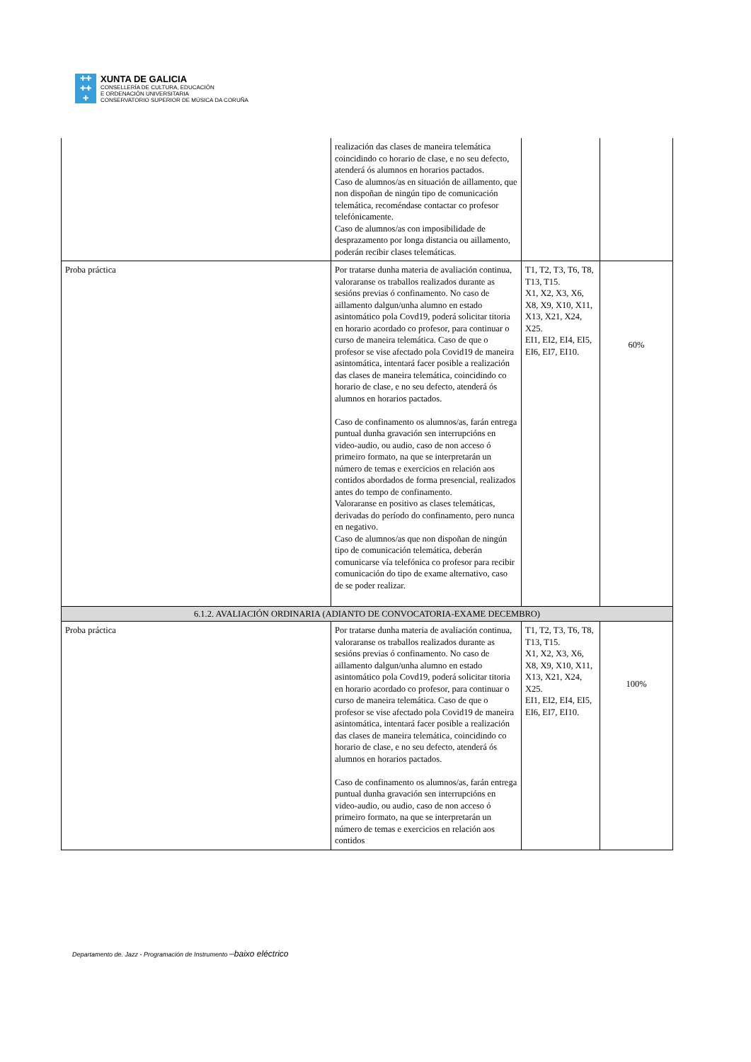✚✚
✚✚
✚
XUNTA DE GALICIA
CONSELLERÍA DE CULTURA, EDUCACIÓN
E ORDENACIÓN UNIVERSITARIA
CONSERVATORIO SUPERIOR DE MÚSICA DA CORUÑA
| | realización das clases de maneira telemática coincidindo co horario de clase, e no seu defecto, atenderá ós alumnos en horarios pactados. Caso de alumnos/as en situación de aillamento, que non dispoñan de ningún tipo de comunicación telemática, recoméndase contactar co profesor telefónicamente. Caso de alumnos/as con imposibilidade de desprazamento por longa distancia ou aillamento, poderán recibir clases telemáticas. | | |
| Proba práctica | Por tratarse dunha materia de avaliación continua, valoraranse os traballos realizados durante as sesións previas ó confinamento. No caso de aillamento dalgun/unha alumno en estado asintomático pola Covd19, poderá solicitar titoria en horario acordado co profesor, para continuar o curso de maneira telemática. Caso de que o profesor se vise afectado pola Covid19 de maneira asintomática, intentará facer posible a realización das clases de maneira telemática, coincidindo co horario de clase, e no seu defecto, atenderá ós alumnos en horarios pactados. Caso de confinamento os alumnos/as, farán entrega puntual dunha gravación sen interrupcións en video-audio, ou audio, caso de non acceso ó primeiro formato, na que se interpretarán un número de temas e exercicios en relación aos contidos abordados de forma presencial, realizados antes do tempo de confinamento. Valoraranse en positivo as clases telemáticas, derivadas do período do confinamento, pero nunca en negativo. Caso de alumnos/as que non dispoñan de ningún tipo de comunicación telemática, deberán comunicarse vía telefónica co profesor para recibir comunicación do tipo de exame alternativo, caso de se poder realizar. | T1, T2, T3, T6, T8, T13, T15. X1, X2, X3, X6, X8, X9, X10, X11, X13, X21, X24, X25. EI1, EI2, EI4, EI5, EI6, EI7, EI10. | 60% |
| 6.1.2. AVALIACIÓN ORDINARIA (ADIANTO DE CONVOCATORIA-EXAME DECEMBRO) | | | |
| Proba práctica | Por tratarse dunha materia de avaliación continua, valoraranse os traballos realizados durante as sesións previas ó confinamento. No caso de aillamento dalgun/unha alumno en estado asintomático pola Covd19, poderá solicitar titoria en horario acordado co profesor, para continuar o curso de maneira telemática. Caso de que o profesor se vise afectado pola Covid19 de maneira asintomática, intentará facer posible a realización das clases de maneira telemática, coincidindo co horario de clase, e no seu defecto, atenderá ós alumnos en horarios pactados. Caso de confinamento os alumnos/as, farán entrega puntual dunha gravación sen interrupcións en video-audio, ou audio, caso de non acceso ó primeiro formato, na que se interpretarán un número de temas e exercicios en relación aos contidos | T1, T2, T3, T6, T8, T13, T15. X1, X2, X3, X6, X8, X9, X10, X11, X13, X21, X24, X25. EI1, EI2, EI4, EI5, EI6, EI7, EI10. | 100% |
Departamento de. Jazz - Programación de Instrumento –baixo eléctrico